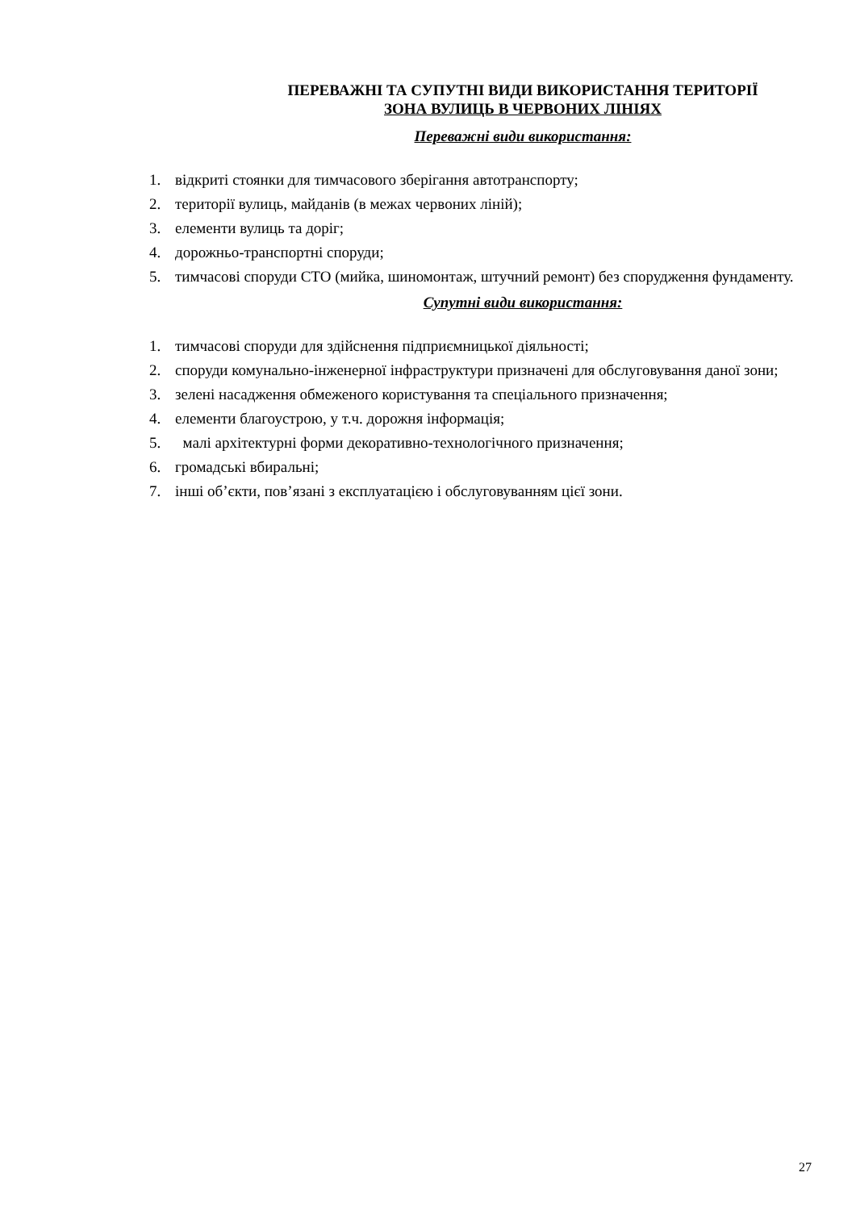ПЕРЕВАЖНІ ТА СУПУТНІ ВИДИ ВИКОРИСТАННЯ ТЕРИТОРІЇ
ЗОНА ВУЛИЦЬ В ЧЕРВОНИХ ЛІНІЯХ
Переважні види використання:
1. відкриті стоянки для тимчасового зберігання автотранспорту;
2. території вулиць, майданів (в межах червоних ліній);
3. елементи вулиць та доріг;
4. дорожньо-транспортні споруди;
5. тимчасові споруди СТО (мийка, шиномонтаж, штучний ремонт) без спорудження фундаменту.
Супутні види використання:
1. тимчасові споруди для здійснення підприємницької діяльності;
2. споруди комунально-інженерної інфраструктури призначені для обслуговування даної зони;
3. зелені насадження обмеженого користування та спеціального призначення;
4. елементи благоустрою, у т.ч. дорожня інформація;
5. малі архітектурні форми декоративно-технологічного призначення;
6. громадські вбиральні;
7. інші об’єкти, пов’язані з експлуатацією і обслуговуванням цієї зони.
27